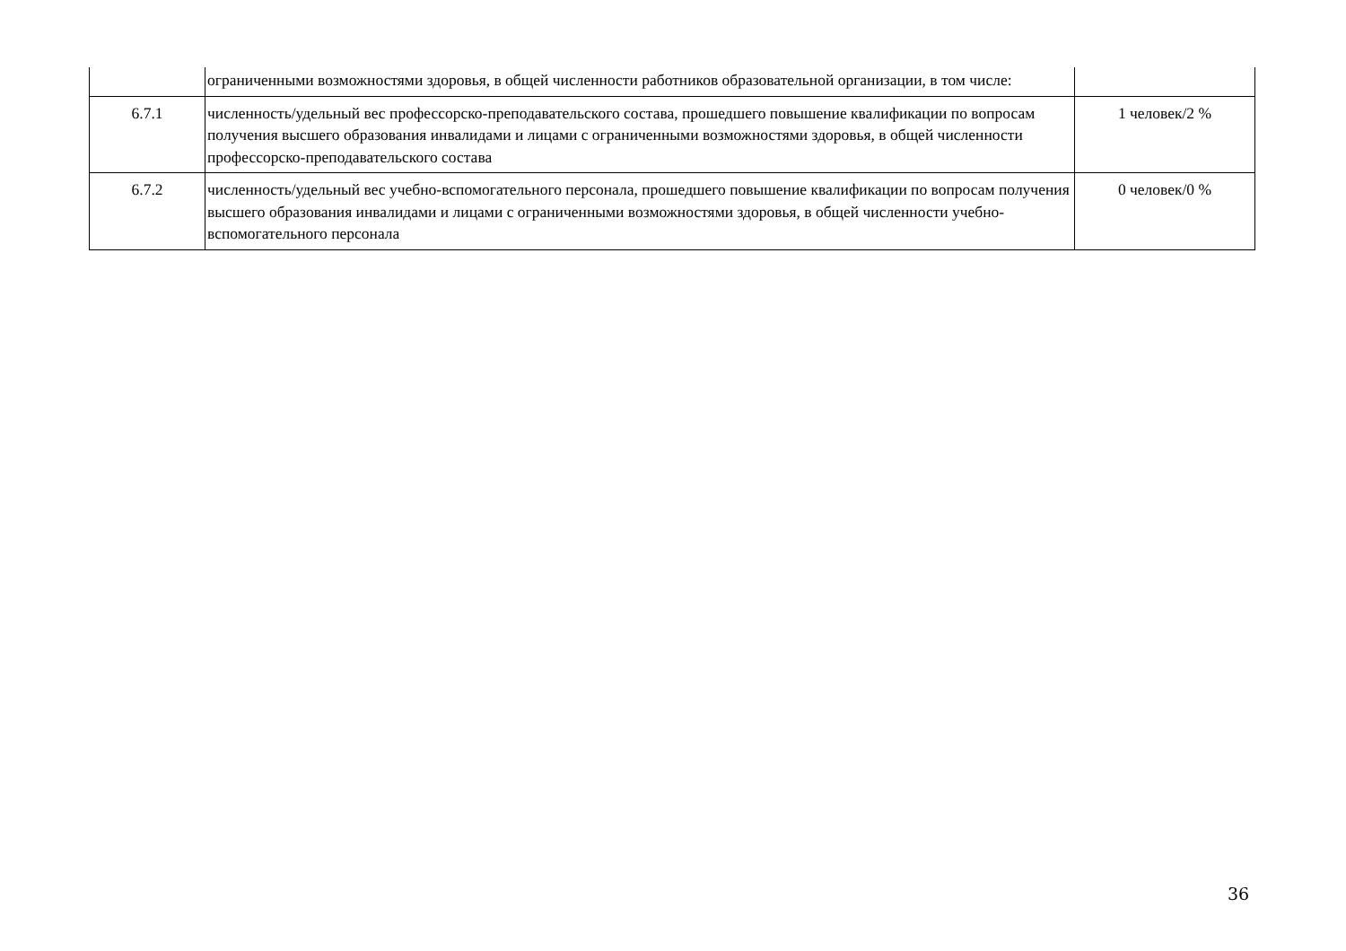| | ограниченными возможностями здоровья, в общей численности работников образовательной организации, в том числе: | |
| 6.7.1 | численность/удельный вес профессорско-преподавательского состава, прошедшего повышение квалификации по вопросам получения высшего образования инвалидами и лицами с ограниченными возможностями здоровья, в общей численности профессорско-преподавательского состава | 1 человек/2 % |
| 6.7.2 | численность/удельный вес учебно-вспомогательного персонала, прошедшего повышение квалификации по вопросам получения высшего образования инвалидами и лицами с ограниченными возможностями здоровья, в общей численности учебно-вспомогательного персонала | 0 человек/0 % |
36